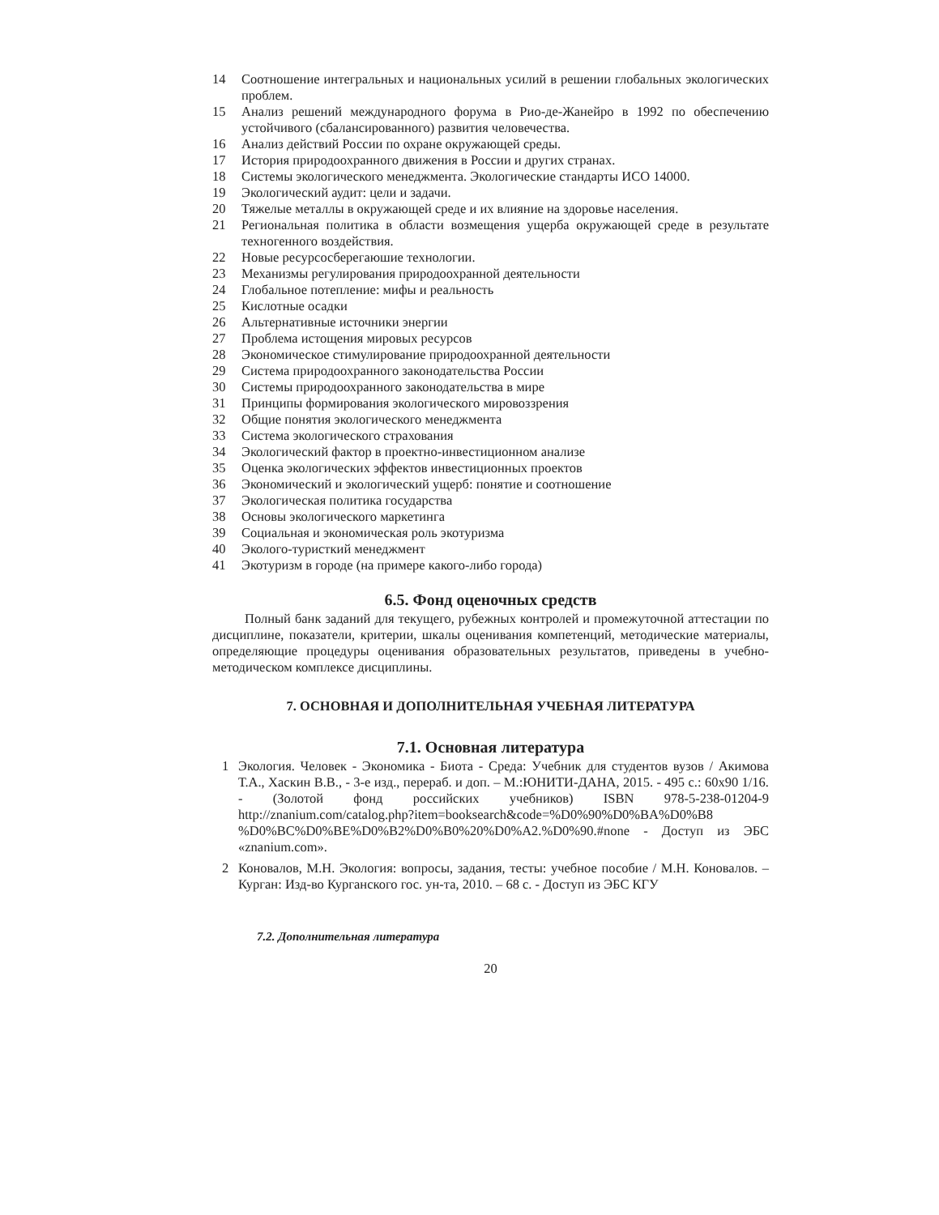14 Соотношение интегральных и национальных усилий в решении глобальных экологических проблем.
15 Анализ решений международного форума в Рио-де-Жанейро в 1992 по обеспечению устойчивого (сбалансированного) развития человечества.
16 Анализ действий России по охране окружающей среды.
17 История природоохранного движения в России и других странах.
18 Системы экологического менеджмента. Экологические стандарты ИСО 14000.
19 Экологический аудит: цели и задачи.
20 Тяжелые металлы в окружающей среде и их влияние на здоровье населения.
21 Региональная политика в области возмещения ущерба окружающей среде в результате техногенного воздействия.
22 Новые ресурсосберегаюшие технологии.
23 Механизмы регулирования природоохранной деятельности
24 Глобальное потепление: мифы и реальность
25 Кислотные осадки
26 Альтернативные источники энергии
27 Проблема истощения мировых ресурсов
28 Экономическое стимулирование природоохранной деятельности
29 Система природоохранного законодательства России
30 Системы природоохранного законодательства в мире
31 Принципы формирования экологического мировоззрения
32 Общие понятия экологического менеджмента
33 Система экологического страхования
34 Экологический фактор в проектно-инвестиционном анализе
35 Оценка экологических эффектов инвестиционных проектов
36 Экономический и экологический ущерб: понятие и соотношение
37 Экологическая политика государства
38 Основы экологического маркетинга
39 Социальная и экономическая роль экотуризма
40 Эколого-туристкий менеджмент
41 Экотуризм в городе (на примере какого-либо города)
6.5. Фонд оценочных средств
Полный банк заданий для текущего, рубежных контролей и промежуточной аттестации по дисциплине, показатели, критерии, шкалы оценивания компетенций, методические материалы, определяющие процедуры оценивания образовательных результатов, приведены в учебно-методическом комплексе дисциплины.
7. ОСНОВНАЯ И ДОПОЛНИТЕЛЬНАЯ УЧЕБНАЯ ЛИТЕРАТУРА
7.1. Основная литература
1 Экология. Человек - Экономика - Биота - Среда: Учебник для студентов вузов / Акимова Т.А., Хаскин В.В., - 3-е изд., перераб. и доп. – М.:ЮНИТИ-ДАНА, 2015. - 495 с.: 60x90 1/16. - (Золотой фонд российских учебников) ISBN 978-5-238-01204-9 http://znanium.com/catalog.php?item=booksearch&code=%D0%90%D0%BA%D0%B8 %D0%BC%D0%BE%D0%B2%D0%B0%20%D0%A2.%D0%90.#none - Доступ из ЭБС «znanium.com».
2 Коновалов, М.Н. Экология: вопросы, задания, тесты: учебное пособие / М.Н. Коновалов. – Курган: Изд-во Курганского гос. ун-та, 2010. – 68 с. - Доступ из ЭБС КГУ
7.2. Дополнительная литература
20